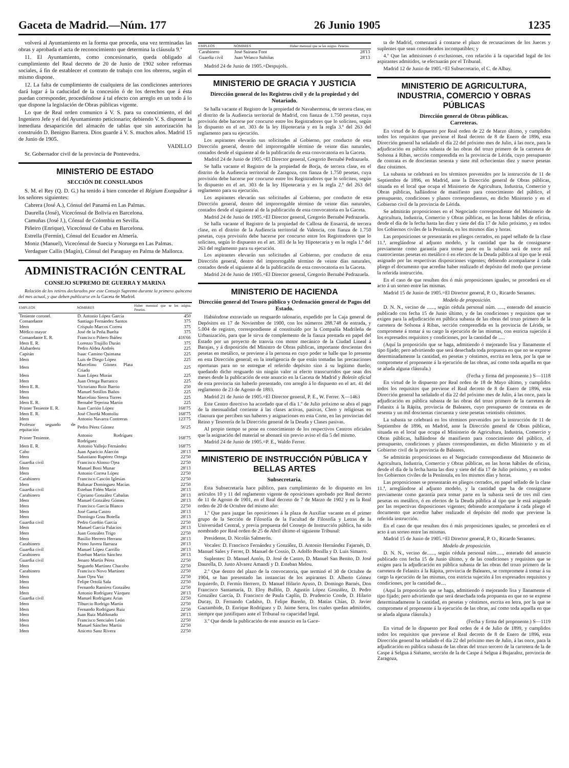Gaceta de Madrid.—Núm. 177 26 Junio 1905 1235
volverá al Ayuntamiento en la forma que proceda, una vez terminadas las obras y aprobada el acta de reconocimiento que determina la cláusula 9.ª
11. El Ayuntamiento, como concesionario, queda obligado al cumplimiento del Real decreto de 20 de Junio de 1902 sobre reformas sociales, á fin de establecer el contrato de trabajo con los obreros, según el mismo dispone.
12. La falta de cumplimiento de cualquiera de las condiciones anteriores dará lugar á la caducidad de la concesión ó de los derechos que á ésta puedan corresponder, procediéndose á tal efecto con arreglo en un todo á lo que dispone la legislación de Obras públicas vigente.
Lo que de Real orden comunico á V. S. para su conocimiento, el del Ingeniero Jefe y el del Ayuntamiento peticionario; debiendo V. S. disponer la inmediata desaparición del almacén de tablas que sin autorización ha construído D. Benigno Barrera. Dios guarde á V. S. muchos años. Madrid 15 de Junio de 1905.
VADILLO
Sr. Gobernador civil de la provincia de Pontevedra.
MINISTERIO DE ESTADO
SECCIÓN DE CONSULADOS
S. M. el Rey (Q. D. G.) ha tenido á bien conceder el Régium Exequâtur á los señores siguientes:
Cabrera (José A.), Cónsul del Panamá en Las Palmas.
Daurella (José), Vicecónsul de Bolivia en Barcelona.
Camuñas (José J.), Cónsul de Colombia en Sevilla.
Piñeiro (Enrique), Vicecónsul de Cuba en Barcelona.
Estrella (Fermín), Cónsul del Ecuador en Almería.
Moniz (Manuel), Vicecónsul de Suecia y Noruega en Las Palmas.
Verdaguer Callis (Magín), Cónsul del Paraguay en Palma de Mallorca.
ADMINISTRACIÓN CENTRAL
CONSEJO SUPREMO DE GUERRA Y MARINA
Relación de los retiros declarados por este Consejo Supremo durante la primera quincena del mes actual, y que deben publicarse en la Gaceta de Madrid.
| EMPLEOS | NOMBRES | Haber mensual que se les asigna. Pesetas. |
| --- | --- | --- |
| Teniente coronel. | D. Antonio López García | 450 |
| Comandante | Santiago Fernández Santos | 375 |
| Idem | Críspulo Marcos Correa | 375 |
| Médico mayor | José de la Peña Buelta | 375 |
| Comandante E. R. | Francisco Piñero Ibáñez | 416'66 |
| Idem E. R. | Lorenzo Trujillo Durán | 375 |
| Alabardero | Pedro Aldea Andrés | 225 |
| Capitán | Isaac Camino Quintana | 225 |
| Idem | Luis de Diego López | 225 |
| Idem | Marcelino Gómez Plata Criado | 225 |
| Idem | Juan López Morán | 225 |
| Idem | Juan Ortega Barranco | 225 |
| Idem E. R. | Victoriano Roiz Barrio | 250 |
| Idem | Manuel Sotillos Baños | 225 |
| Idem | Marcelino Sierra Torres | 225 |
| Idem E. R. | Bernabé Tejerina Martín | 225 |
| Primer Teniente E. R. | Juan Carrión López | 168'75 |
| Idem E. R. | José Chordá Montoliu | 168'75 |
| Idem | Antonio Navarra Contreras | 123'75 |
| Profesor segundo de equitación | Pedro Pérez Gómez | 56'25 |
| Primer Teniente. | Antonio Rodríguez Rodríguez | 168'75 |
| Idem E. R. | Antonio Vallejo Fernández | 168'75 |
| Cabo | Juan Aparicio Alarcón | 28'13 |
| Idem | Salustiano Rupérez Ortega | 22'50 |
| Guardia civil | Francisco Alonso Ojea | 22'50 |
| Idem | Manuel Boni Munar | 28'13 |
| Idem | Antonio Correa López | 22'50 |
| Carabinero | Francisco Cascón Iglesias | 22'50 |
| Idem | Baltasar Domínguez Macías | 22'50 |
| Guardia civil | Esteban Fidén Marín | 28'13 |
| Carabinero | Cipriano González Cabañas | 28'13 |
| Idem | Manuel González Gómez | 28'13 |
| Idem | Francisco García Blanco | 22'50 |
| Idem | José Gama Castro | 28'13 |
| Idem | Domingo Grau Botella | 28'13 |
| Guardia civil | Pedro Gordón García | 22'50 |
| Idem | Manuel García Palacios | 28'13 |
| Idem | Juan González Trigo | 22'50 |
| Idem | Basilio Herrero Herranz | 28'13 |
| Carabinero | Primo Juvera Ilarraza | 28'13 |
| Guardia civil | Manuel López Carrillo | 28'13 |
| Carabinero | Esteban Martín Sánchez | 28'13 |
| Guardia civil | Jenaro Martín Pérez | 22'50 |
| Idem | Segundo Martínez Chacobo | 22'50 |
| Carabinero | Francisco Novo Martínez | 22'50 |
| Idem | Juan Ojea Vaz | 22'50 |
| Idem | Felipe Ortolá Sala | 22'50 |
| Idem | Fernando Ramírez González | 22'50 |
| Idem | Antonio Rodríguez Vázquez | 28'13 |
| Guardia civil | Manuel Rodríguez Arias | 22'50 |
| Idem | Tiburcio Rodrigo Martín | 22'50 |
| Idem | Fernando Rodríguez Ruiz | 22'50 |
| Idem | Juan Ruiz Maldonado | 28'13 |
| Idem | Francisco Senciales León | 22'50 |
| Idem | Manuel Sánchez Martín | 22'50 |
| Idem | Aniceto Sanz Rivera | 22'50 |
| EMPLEOS | NOMBRES | Haber mensual que se les asigna. Pesetas. |
| --- | --- | --- |
| Carabinero | José Suirana Font | 28'13 |
| Guardia civil | Juan Velasco Subiñas | 28'13 |
Madrid 24 de Junio de 1905.=Despujols.
MINISTERIO DE GRACIA Y JUSTICIA
Dirección general de los Registros civil y de la propiedad y del Notariado.
Se halla vacante el Registro de la propiedad de Navahermosa, de tercera clase, en el distrito de la Audiencia territorial de Madrid, con fianza de 1.750 pesetas, cuya provisión debe hacerse por concurso entre los Registradores que lo soliciten, según lo dispuesto en el art. 303 de la ley Hipotecaria y en la regla 3.ª del 263 del reglamento para su ejecución.
Los aspirantes elevarán sus solicitudes al Gobierno, por conducto de esta Dirección general, dentro del improrrogable término de veinte días naturales, contados desde el siguiente al de la publicación de esta convocatoria en la Gaceta.
Madrid 24 de Junio de 1905.=El Director general, Gregorio Bernabé Pedrazuela.
Se halla vacante el Registro de la propiedad de Borja, de tercera clase, en el distrito de la Audiencia territorial de Zaragoza, con fianza de 1.750 pesetas, cuya provisión debe hacerse por concurso entre los Registradores que lo soliciten, según lo dispuesto en el art. 303 de la ley Hipotecaria y en la regla 2.ª del 263 del reglamento para su ejecución.
Los aspirantes elevarán sus solicitudes al Gobierno, por conducto de esta Dirección general, dentro del improrrogable término de veinte días naturales, contados desde el siguiente al de la publicación de esta convocatoria en la Gaceta.
Madrid 24 de Junio de 1905.=El Director general, Gregorio Bernabé Pedrazuela.
Se halla vacante el Registro de la propiedad de Callosa de Ensarriá, de tercera clase, en el distrito de la Audiencia territorial de Valencia, con fianza de 1.750 pesetas, cuya provisión debe hacerse por concurso entre los Registradores que lo soliciten, según lo dispuesto en el art. 303 de la ley Hipotecaria y en la regla 1.ª del 263 del reglamento para su ejecución.
Los aspirantes elevarán sus solicitudes al Gobierno, por conducto de esta Dirección general, dentro del improrrogable término de veinte días naturales, contados desde el siguiente al de la publicación de esta convocatoria en la Gaceta.
Madrid 24 de Junio de 1905.=El Director general, Gregorio Bernabé Pedrazuela.
MINISTERIO DE HACIENDA
Dirección general del Tesoro público y Ordenación general de Pagos del Estado.
Habiéndose extraviado un resguardo talonario, expedido por la Caja general de Depósitos en 17 de Noviembre de 1900, con los números 288.748 de entrada, y 5.004 de registro, correspondiente al constituído por la Compañía Madrileña de Urbanización, para que le sirva de complemento de la fianza prestada en papel del Estado por un proyecto de tranvía con motor mecánico de la Ciudad Lineal á Barajas, y á disposición del Ministro de Obras públicas, importante doscientas dos pesetas en metálico, se previene á la persona en cuyo poder se halle que lo presente en esta Dirección general; en la inteligencia de que están tomadas las precauciones oportunas para no se entregue el referido depósito sino á su legítimo dueño; quedando dicho resguardo sin ningún valor ni efecto transcurridos que sean dos meses desde la publicación de este anuncio en la Gaceta de Madrid y Boletín oficial de esta provincia sin haberlo presentado, con arreglo á lo dispuesto en el art. 41 del reglamento de 23 de Agosto de 1893.
Madrid 21 de Junio de 1905.=El Director general, P. E., W. Ferrer. X—1463
Este Centro directivo ha acordado que el día 1.º de Julio próximo se abra el pago de la mensualidad corriente á las clases activas, pasivas, Clero y religiosas en clausura que perciben sus haberes y asignaciones en esta Corte, en las provincias del Reino y Tesorería de la Dirección general de la Deuda y Clases pasivas.
Al propio tiempo se pone en conocimiento de los respectivos Centros oficiales que la asignación del material se abonará sin previo aviso el día 5 del mismo.
Madrid 24 de Junio de 1905.=P. E., Waldo Ferrer.
MINISTERIO DE INSTRUCCIÓN PÚBLICA Y BELLAS ARTES
Subsecretaría.
Esta Subsecretaría hace público, para cumplimiento de lo dispuesto en los artículos 10 y 11 del reglamento vigente de oposiciones aprobado por Real decreto de 11 de Agosto de 1901, en el Real decreto de 7 de Marzo de 1902 y en la Real orden de 20 de Octubre del mismo año:
1.º Que para juzgar las oposiciones á la plaza de Auxiliar vacante en el primer grupo de la Sección de Filosofía de la Facultad de Filosofía y Letras de la Universidad Central, y previa propuesta del Consejo de Instrucción pública, ha sido nombrado por Real orden de 25 de Abril último el siguiente Tribunal:
Presidente, D. Nicolás Salmerón.
Vocales: D. Francisco Fernández y González, D. Antonio Hernández Fajarnés, D. Manuel Sales y Ferrer, D. Manuel de Cossío, D. Adolfo Bonilla y D. Luis Simarro.
Suplentes: D. Manuel Antón, D. José de Castro, D. Manuel San Benito, D. José Daurella, D. Justo Alvarez Amandi y D. Esteban Melou.
2.º Que dentro del plazo de la convocatoria, que terminó el 30 de Octubre de 1904, se han presentado las instancias de los aspirantes D. Alberto Gómez Izquierdo, D. Fermín Herrero, D. Manuel Hilario Ayuso, D. Domingo Barnés, Don Francisco Santamaría, D. Eloy Bullón, D. Agustín López González, D. Pedro González García, D. Francisco de Paula Caplín, D. Prudencio Conde, D. Hilario Ducay, D. Fernando Cadalso, D. Felipe Bareño, D. Matías Chías, D. Javier Gaztambide, D. Enrique Rodríguez y D. Jaime Serra, los cuales quedan admitidos, siempre que justifiquen ante el Tribunal su capacidad legal.
3.º Que desde la publicación de este anuncio en la Gace-
ta de Madrid, comenzará á contarse el plazo de recusaciones de los Jueces y suplentes que sean considerados incompatibles; y
4.º Que las admisiones ó exclusiones, con relación á la capacidad legal de los aspirantes admitidos, se efectuarán por el Tribunal.
Madrid 12 de Junio de 1905.=El Subsecretario, el C. de Albay.
MINISTERIO DE AGRICULTURA, INDUSTRIA, COMERCIO Y OBRAS PÚBLICAS
Dirección general de Obras públicas.
Carreteras.
En virtud de lo dispuesto por Real orden de 22 de Marzo último, y cumplidos todos los requisitos que previene el Real decreto de 8 de Enero de 1896, esta Dirección general ha señalado el día 22 del próximo mes de Julio, á las once, para la adjudicación en pública subasta de las obras del trozo primero de la carretera de Solsona á Ribas, sección comprendida en la provincia de Lérida, cuyo presupuesto de contrata es de doscientas sesenta y siete mil ochocientas diez y nueve pesetas diez céntimos.
La subasta se celebrará en los términos prevenidos por la instrucción de 11 de Septiembre de 1896, en Madrid, ante la Dirección general de Obras públicas, situada en el local que ocupa el Ministerio de Agricultura, Industria, Comercio y Obras públicas, hallándose de manifiesto para conocimiento del público, el presupuesto, condiciones y planos correspondientes, en dicho Ministerio y en el Gobierno civil de la provincia de Lérida.
Se admitirán proposiciones en el Negociado correspondiente del Ministerio de Agricultura, Industria, Comercio y Obras públicas, en las horas hábiles de oficina, desde el día de la fecha hasta las diez y siete del día 17 de Julio próximo, y en todos los Gobiernos civiles de la Península, en los mismos días y horas.
Las proposiciones se presentarán en pliegos cerrados, en papel sellado de la clase 11.ª, arreglándose al adjunto modelo, y la cantidad que ha de consignarse previamente como garantía para tomar parte en la subasta será de trece mil cuatrocientas pesetas en metálico ó en efectos de la Deuda pública al tipo que le está asignado por las respectivas disposiciones vigentes; debiendo acompañarse á cada pliego el documento que acredite haber realizado el depósito del modo que previene la referida instrucción.
En el caso de que resulten dos ó más proposiciones iguales, se procederá en el acto á un sorteo entre las mismas.
Madrid 15 de Junio de 1905.=El Director general, P. O., Ricardo Serantes.
Modelo de proposición.
D. N. N., vecino de ......, según cédula personal núm. ....., enterado del anuncio publicado con fecha 15 de Junio último, y de las condiciones y requisitos que se exigen para la adjudicación en pública subasta de las obras del trozo primero de la carretera de Solsona á Ribas, sección comprendida en la provincia de Lérida, se compromete á tomar á su cargo la ejecución de las mismas, con estricta sujeción á los expresados requisitos y condiciones, por la cantidad de .....
(Aquí la proposición que se haga, admitiendo ó mejorando lisa y llanamente el tipo fijado; pero advirtiendo que será desechada toda propuesta en que no se exprese determinadamente la cantidad, en pesetas y céntimos, escrita en letra, por la que se compromete el proponente á la ejecución de las obras, así como toda aquella en que se añada alguna cláusula.)
(Fecha y firma del proponente.) S—1118
En virtud de lo dispuesto por Real orden de 18 de Mayo último, y cumplidos todos los requisitos que previene el Real decreto de 8 de Enero de 1896, esta Dirección general ha señalado el día 22 del próximo mes de Julio, á las once, para la adjudicación en pública subasta de las obras del trozo primero de la carretera de Felanitx á la Rápita, provincia de Baleares, cuyo presupuesto de contrata es de sesenta y un mil doscientas cincuenta y siete pesetas veintiséis céntimos.
La subasta se celebrará en los términos prevenidos por la instrucción de 11 de Septiembre de 1896, en Madrid, ante la Dirección general de Obras públicas, situada en el local que ocupa el Ministerio de Agricultura, Industria, Comercio y Obras públicas, hallándose de manifiesto para conocimiento del público, el presupuesto, condiciones y planos correspondientes, en dicho Ministerio y en el Gobierno civil de la provincia de Baleares.
Se admitirán proposiciones en el Negociado correspondiente del Ministerio de Agricultura, Industria, Comercio y Obras públicas, en las horas hábiles de oficina, desde el día de la fecha hasta las diez y siete del día 17 de Julio próximo, y en todos los Gobiernos civiles de la Península, en los mismos días y horas.
Las proposiciones se presentarán en pliegos cerrados, en papel sellado de la clase 11.ª, arreglándose al adjunto modelo, y la cantidad que ha de consignarse previamente como garantía para tomar parte en la subasta será de tres mil cien pesetas en metálico, ó en efectos de la Deuda pública al tipo que le está asignado por las respectivas disposiciones vigentes; debiendo acompañarse á cada pliego el documento que acredite haber realizado el depósito del modo que previene la referida instrucción.
En el caso de que resulten dos ó más proposiciones iguales, se procederá en el acto á un sorteo entre las mismas.
Madrid 15 de Junio de 1905.=El Director general, P. O., Ricardo Serantes.
Modelo de proposición.
D. N. N., vecino de......, según cédula personal núm....., enterado del anuncio publicado con fecha 15 de Junio último, y de las condiciones y requisitos que se exigen para la adjudicación en pública subasta de las obras del trozo primero de la carretera de Felanitx á la Rápita, provincia de Baleares, se compromete á tomar á su cargo la ejecución de las mismas, con estricta sujeción á los expresados requisitos y condiciones, por la cantidad de....
(Aquí la proposición que se haga, admitiendo ó mejorando lisa y llanamente el tipo fijado; pero advirtiendo que será desechada toda propuesta en que no se exprese determinadamente la cantidad, en pesetas y céntimos, escrita en letra, por la que se compromete el proponente á la ejecución de las obras, así como toda aquella en que se añada alguna cláusula.)
(Fecha y firma del proponente.) S—1119
En virtud de lo dispuesto por Real orden de 4 de Julio de 1899, y cumplidos todos los requisitos que previene el Real decreto de 8 de Enero de 1896, esta Dirección general ha señalado el día 22 del próximo mes de Julio, á las once, para la adjudicación en pública subasta de las obras del trozo tercero de la carretera de la de Caspe á Selgua á Siétamo, sección de la de Caspe á Selgua á Bujaraloz, provincia de Zaragoza,